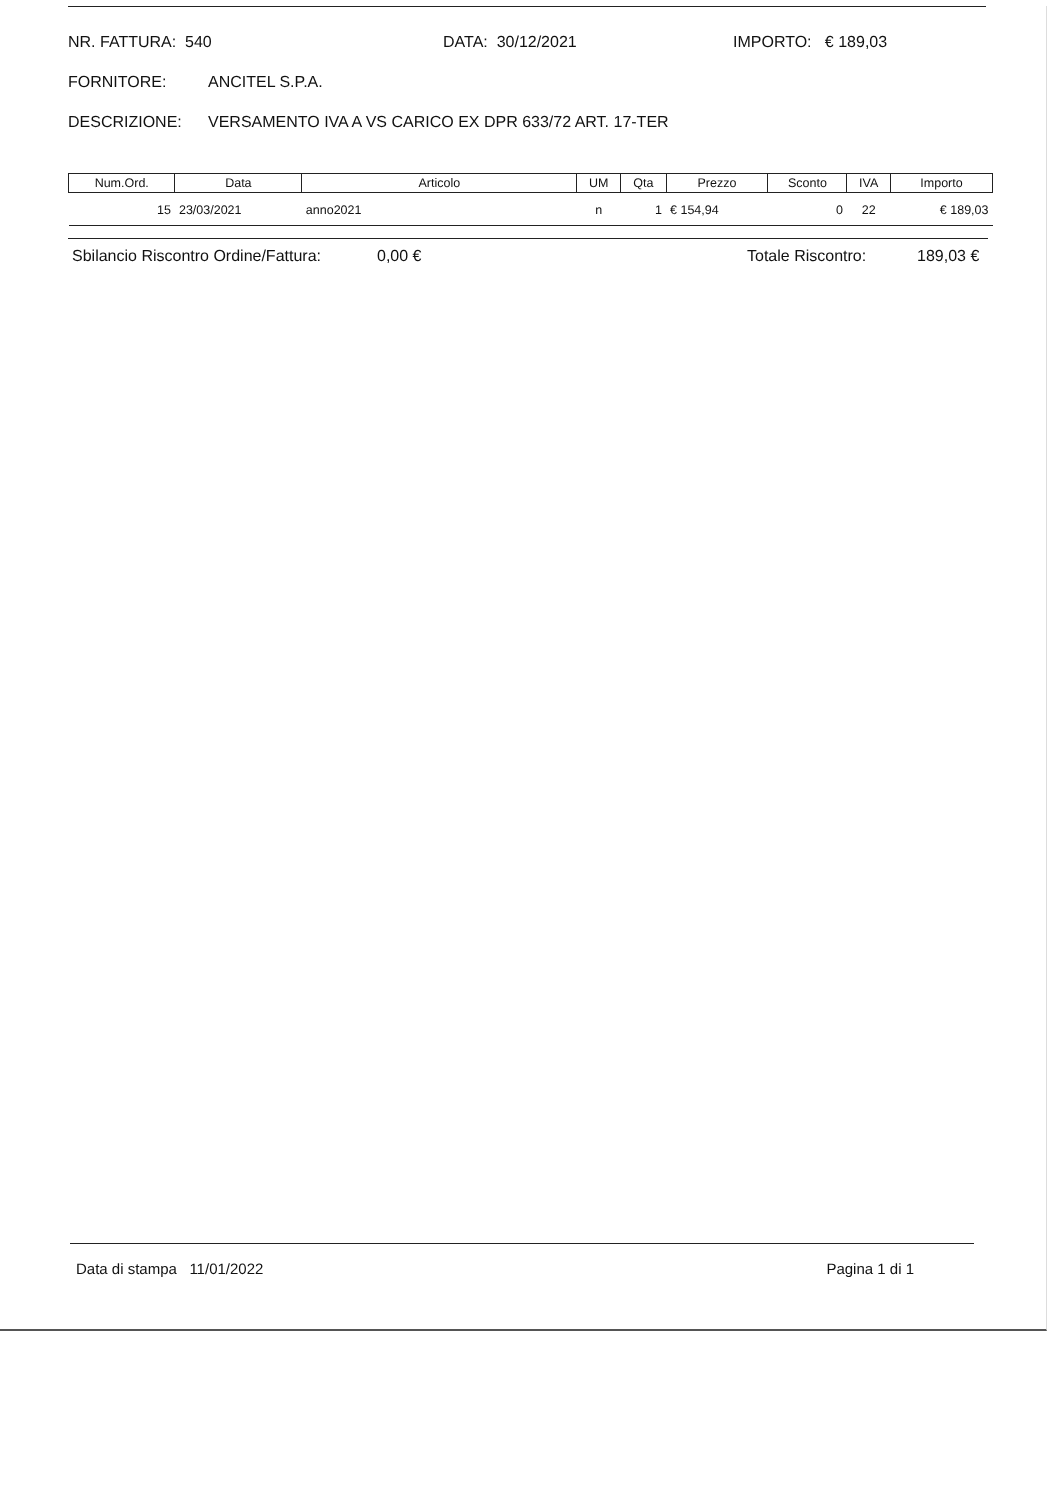NR. FATTURA: 540 DATA: 30/12/2021 IMPORTO: € 189,03
FORNITORE: ANCITEL S.P.A.
DESCRIZIONE: VERSAMENTO IVA A VS CARICO EX DPR 633/72 ART. 17-TER
| Num.Ord. | Data | Articolo | UM | Qta | Prezzo | Sconto | IVA | Importo |
| --- | --- | --- | --- | --- | --- | --- | --- | --- |
| 15 | 23/03/2021 | anno2021 | n | 1 | € 154,94 | 0 | 22 | € 189,03 |
Sbilancio Riscontro Ordine/Fattura: 0,00 € Totale Riscontro: 189,03 €
Data di stampa 11/01/2022 Pagina 1 di 1